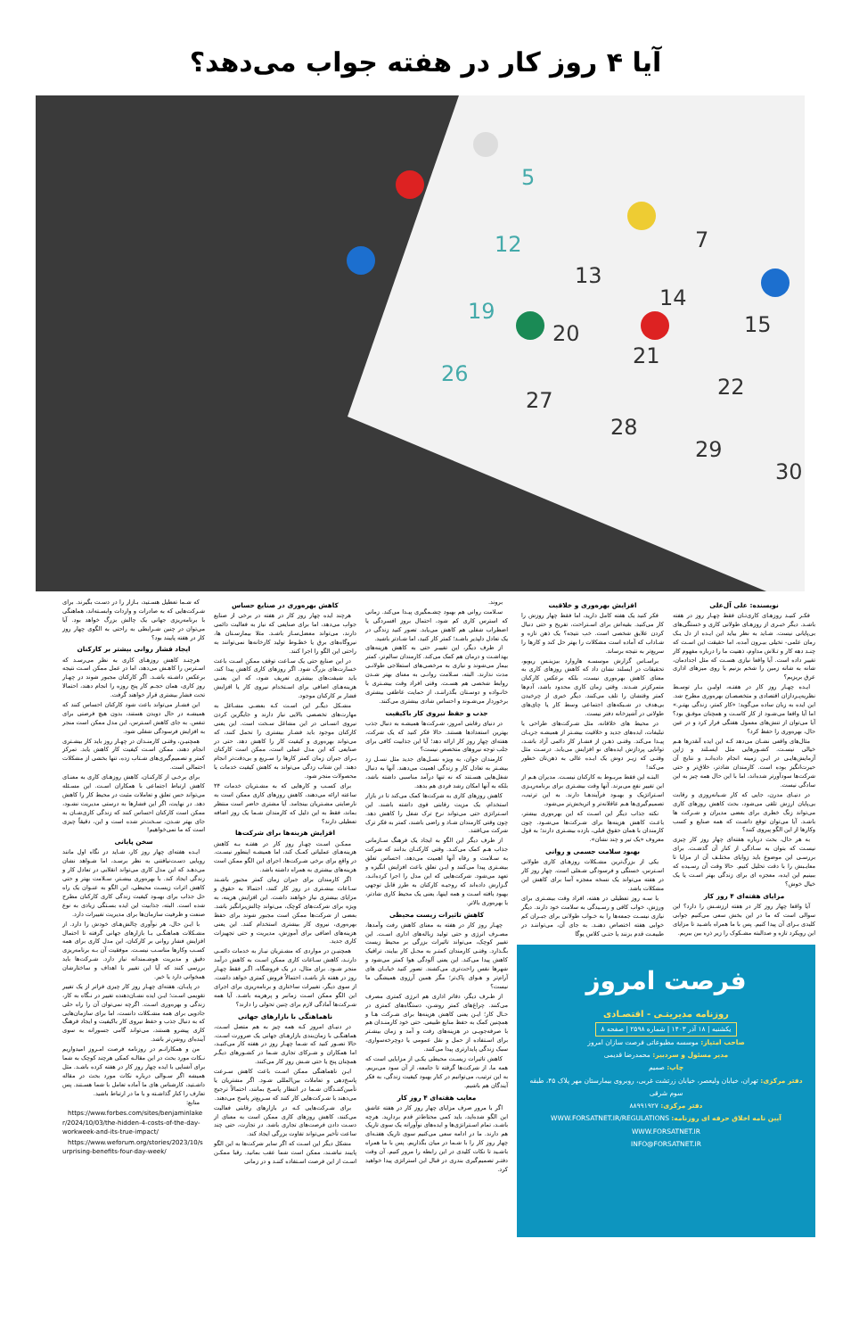آیا ۴ روز کار در هفته جواب می‌دهد؟
5
7
12
13
14
15
19
20
21
22
26
27
28
29
30
نویسنده: علی آل‌علی
فکـر کنیـد روزهـای کاری‌تـان فقط چهـار روز در هفته باشـد. دیگر خبـری از روزهـای طولانی کاری و خستگی‌های بی‌پایانی نیست. شـاید به نظر بیاید این ایـده از دل یـک رمان علمی- تخیلی بیـرون آمده، اما حقیقت این اسـت که چنـد دهه کار و تـلاش مداوم، ذهنیت ما را درباره مفهوم کار تغییر داده است. آیا واقعا نیازی هسـت که مثل اجدادمان، شانه به شانه زمین را شخم بزنیم یا روی میزهای اداری عرق بریزیم؟
ایـده چهـار روز کار در هفتـه، اولیـن بـار توسـط نظریه‌پـردازان اقتصادی و متخصصـان بهره‌وری مطرح شد. این ایده به زبان ساده می‌گوید: «کار کمتر، زندگی بهتـر.» اما آیا واقعا می‌شـود از کار کاسـت و همچنان موفـق بود؟ آیا می‌توان از تنش‌های معمول هفتگی فرار کرد و در عین حال، بهره‌وری را حفظ کرد؟
مثال‌های واقعی نشـان می‌دهد کـه این ایده آنقدرها هـم خیالی نیسـت. کشـورهایی مثل ایسـلند و ژاپن آزمایش‌هایـی در ایـن زمینه انجام داده‌انـد و نتایج آن حیرت‌انگیز بوده است. کارمندان شادتر، خلاق‌تر و حتی شرکت‌ها سودآورتر شده‌اند، اما با این حال همه چیز به این سادگی نیست.
در دنیـای مدرن، جایی که کار شـبانه‌روزی و رقابت بی‌پایان ارزش تلقی می‌شود، بحث کاهش روزهای کاری می‌تواند زنگ خطری برای بعضی مدیران و شـرکت ها باشـد. آیا می‌توان توقع داشـت که همه صنایع و کسب وکارها از این الگو پیروی کنند؟
به هر حال، بحث درباره هفته‌ای چهار روز کار چیزی نیسـت که بتوان به سـادگی از کنار آن گذشـت. برای بررسـی این موضوع باید زوایای مختلـف آن از مزایا تا معایـبش را با دقت تحلیل کنیم. حالا وقت آن رسـیده که ببینیم این ایده، معجزه ای برای زندگی بهتر اسـت یا یک خیال خوش؟
مزایای هفته‌ای ۴ روز کار
آیا واقعا چهار روز کار در هفته ارزشـش را دارد؟ این سوالی است که ما در این بخش سعی می‌کنیم جوابی کلیدی بـرای آن پیدا کنیم. پس با ما همراه باشـید تا مزایای این رویکرد تازه و صدالبته مشـکوک را زیر ذره بین ببریم.
افزایش بهره‌وری و خلاقیت
فکر کنید یک هفته کامل دارید، اما فقط چهار روزش را کار می‌کنید. بقیه‌اش برای اسـتراحت، تفریح و حتی دنبال کردن علایق شخصی است. خب نتیجه؟ یک ذهن تازه و شـاداب که آماده است مشکلات را بهتر حل کند و کارها را سریع‌تر به نتیجه برساند.
براسـاس گزارش موسسـه هاروارد بیزینـس ریویو، تحقیقات در ایسلند نشان داد که کاهش روزهای کاری به معنای کاهش بهره‌وری نیست، بلکه برعکس کارکنان متمرکزتر شـدند. وقتی زمان کاری محدود باشد، آدم‌ها کمتر وقتشان را تلف می‌کنند. دیگر خبری از چرخیدن بی‌هدف در شـبکه‌های اجتماعی وسط کار یا چای‌های طولانی در آشپزخانه دفتر نیست.
در محیط های خلاقانه، مثل شـرکت‌های طراحی یا تبلیغات، ایده‌های جدید و خلاقیت بیشـتر از همیشـه جریـان پیـدا می‌کند. وقتـی ذهـن از فشـار کار دائمی آزاد باشـد، توانایی پردازش ایده‌های نو افزایش می‌یابد. درسـت مثل وقتـی که زیـر دوش یک ایـده عالی به ذهن‌تان خطور می‌کند!
البتـه این فقط مربـوط به کارکنان نیسـت. مدیران هـم از این تغییر نفع می‌برند. آنها وقت بیشـتری برای برنامه‌ریـزی اسـتراتژیک و بهبـود فرآیندهـا دارند. به این ترتیب، تصمیم‌گیری‌ها هـم عاقلانه‌تر و اثربخش‌تر می‌شود.
نکته جذاب دیگر این اسـت که این بهره‌وری بیشتر، باعـث کاهش هزینه‌ها برای شـرکت‌ها می‌شـود. چون کارمندان با همان حقوق قبلی، بازده بیشـتری دارند؛ به قول معروف «یک تیر و چند نشان».
بهبود سلامت جسمی و روانی
یکی از بزرگ‌ترین مشـکلات روزهـای کاری طولانی اسـترس، خستگی و فرسودگی شـغلی است. چهار روز کار در هفته می‌تواند یک نسخه معجزه آسا برای کاهش این مشکلات باشد.
با سـه روز تعطیلی در هفته، افراد وقت بیشـتری برای ورزش، خواب کافی و رسـیدگی به سلامت خود دارند. دیگر نیازی نیسـت جمعه‌ها را به خـواب طولانی برای جبـران کم خوابی هفته اختصاص دهنـد. به جای آن، می‌تواننـد در طبیعـت قدم بزنند یا حتـی کلاس یوگا
فرصت امروز
روزنامه مدیریتـی - اقتصـادی
یکشنبه | ۱۸ آذر ۱۴۰۳ | شماره ۲۵۹۸ | صفحه ۸
صاحب امتیاز: موسسه مطبوعاتی فرصت سازان امروز
مدیر مسئول و سردبیر: محمدرضا قدیمی
چاپ: صمیم
دفتر مرکزی: تهران، خیابان ولیعصر، خیابان زرتشت غربی، روبروی بیمارستان مهر پلاک ۴۵، طبقه سوم شرقی
دفتر مرکزی: ۸۸۹۹۱۹۲۷
آیین نامه اخلاق حرفه ای روزنامه: WWW.FORSATNET.IR/REGULATIONS
WWW.FORSATNET.IR
INFO@FORSATNET.IR
بروند.
سـلامت روانی هم بهبود چشـمگیری پیـدا می‌کند. زمانی که استرس کاری کم شود، احتمال بروز افسردگی یا اضطراب شغلی هم کاهش می‌یابد. تصور کنید زندگی در یک تعادل دلپذیر باشـد؛ کمتر کار کنید، اما شـادتر باشید.
از طرف دیگر، این تغییـر حتی به کاهش هزینه‌های بهداشـت و درمان هم کمک می‌کند. کارمندان سالم‌تر، کمتر بیمار می‌شوند و نیازی به مرخصی‌های استعلاجی طولانـی مدت ندارند. البته، سـلامت روانـی به معنای بهتر شـدن روابط شخصی هم هسـت. وقتی افراد وقت بیشـتری با خانـواده و دوسـتان بگذراننـد، از حمایت عاطفی بیشتری برخوردار می‌شـوند و احساس شادی بیشتری می‌کنند.
جذب و حفظ نیروی کار باکیفیت
در دنیای رقابتی امروز، شـرکت‌ها همیشـه به دنبال جذب بهترین استعدادها هستند. حالا فکر کنید که یک شرکت، هفته‌ای چهار روز کار ارائه دهد؛ آیا این جذابیت کافی برای جلب توجه نیروهای متخصص نیست؟
کارمندان جوان، به ویژه نسـل‌های جدید مثل نسـل زد بیشـتر به تعادل کار و زندگی اهمیت می‌دهند. آنها به دنبال شغل‌هایی هسـتند که نه تنها درآمد مناسبی داشته باشد، بلکه به آنها امکان رشد فردی هم بدهد.
کاهش روزهای کاری به شرکت‌ها کمک می‌کند تا در بازار استخدام، یک مزیت رقابتی قوی داشته باشند. این اسـتراتژی حتی می‌تواند نرخ ترک شغل را کاهش دهد. چون وقتی کارمندان شـاد و راضی باشند، کمتر به فکر ترک شرکت می‌افتند.
از طرف دیگر این الگو به ایجاد یک فرهنگ سـازمانی جذاب هـم کمک می‌کنـد. وقتی کارکنـان بدانند که شرکت به سـلامت و رفاه آنها اهمیت می‌دهد، احساس تعلق بیشـتری پیدا می‌کنند و ایـن تعلق باعث افزایش انگیزه و تعهد می‌شود. شرکت‌هایی که این مدل را اجرا کرده‌انـد، گـزارش داده‌اند که روحیـه کارکنان به طرز قابل توجهی بهبود یافته اسـت و همه اینها، یعنی یک محیط کاری شادتر، با بهره‌وری بالاتر.
کاهش تاثیرات زیست محیطی
چهـار روز کار در هفته به معنای کاهش رفت وآمدها، مصـرف انرژی و حتی تولید زباله‌های اداری اسـت. این تغییر کوچک، می‌تواند تاثیرات بزرگی بر محیط زیست بگـذارد. وقتـی کارمندان کمتـر به محـل کار بیایند، ترافیک کاهش پیدا می‌کند. این یعنی آلودگی هوا کمتر می‌شود و شهرها نفس راحت‌تری می‌کشند. تصور کنید خیابـان های آرام‌تر و هـوای پاک‌تر؛ مگر همین آرزوی همیشگی ما نیست؟
از طـرف دیگر، دفاتر اداری هم انرژی کمتری مصرف می‌کنند. چراغ‌های کمتر روشـن، دستگاه‌های کمتری در حـال کار؛ ایـن یعنی کاهش هزینه‌ها برای شـرکت هـا و همچنین کمک به حفظ منابع طبیعی. حتی خود کارمنـدان هم با صرفه‌جویـی در هزینه‌های رفت و آمد و زمان بیشـتر برای اسـتفاده از حمل و نقل عمومی یا دوچرخه‌سواری، سبک زندگی پایدارتری پیدا می‌کنند.
کاهش تاثیرات زیسـت محیطی یکـی از مزایایی است که همه ما، از شرکت‌ها گرفته تا جامعه، از آن سود می‌بریم. به این ترتیب، می‌توانیم در کنار بهبود کیفیت زندگی، به فکر آیندگان هم باشیم.
معایب هفته‌ای ۴ روز کار
اگر با مرور صرف مزایای چهار روز کار در هفته عاشق این الگو شده‌اید، باید کمی محتاط‌تر قدم بردارید. هرچه باشـد، تمام اسـتراتژی‌ها و ایده‌های نوآورانه یک سوی تاریک هم دارند. ما در ادامه سعی می‌کنیم سوی تاریک هفتـه‌ای چهار روز کار را با شـما در میان بگذاریم. پس با ما همراه باشـید تا نکات کلیدی در این رابطه را مرور کنیم. آن وقت دفتـر تصمیم‌گیری بندری در قبال این استراتژی پیدا خواهید کرد.
کاهش بهره‌وری در صنایع حساس
هرچند ایده چهار روز کار در هفته در برخی از صنایع جواب می‌دهد، اما برای صنایعی که نیاز به فعالیت دائمی دارند، می‌تواند معضل‌سـاز باشـد. مثلا بیمارسـتان ها، نیروگاه‌های برق یا خطـوط تولید کارخانه‌ها نمی‌توانند به راحتی این الگو را اجرا کنند.
در این صنایع حتی یک سـاعت توقف ممکن اسـت باعث خسارت‌های بزرگ شود. اگر روزهای کاری کاهش پیدا کند، باید شیفت‌های بیشتری تعریف شود، که این یعنـی هزینه‌هـای اضافی برای اسـتخدام نیروی کار یا افزایش فشار بر کارکنان موجود.
مشـکل دیگـر این اسـت کـه بعضـی مشـاغل به مهارت‌های تخصصی بالایی نیاز دارند و جایگزین کردن نیروی انسـانی در این مشاغل سـخت است. این یعنی کارکنان موجود باید فشـار بیشتری را تحمل کنند، که می‌تواند بهره‌وری و کیفیت کار را کاهش دهد. حتی در صنایعی که این مدل عملی است، ممکن است کارکنان بـرای جبران زمان کمتر کارها را سـریع و بی‌دقت‌تر انجام دهند. این شتاب زدگی می‌تواند به کاهش کیفیت خدمات یا محصولات منجر شود.
برای کسـب و کارهایی که به مشـتریان خدمات ۲۴ ساعته ارائه می‌دهند، کاهش روزهای کاری ممکن است به نارضایتی مشـتریان بینجامد. آیا مشتری حاضر است منتظر بماند، فقط به این دلیل که کارمندان شـما یک روز اضافه تعطیلی دارند؟
افزایش هزینه‌ها برای شرکت‌ها
ممکـن اسـت چهـار روز کار در هفتـه بـه کاهش هزینه‌هـای عملیاتی کمـک کند، اما همیشـه اینطور نیسـت. در واقع برای برخی شـرکت‌ها، اجرای این الگو ممکن است هزینه‌های بیشتری به همراه داشته باشد.
اگر کارمندان برای جبران زمان کمتر مجبور باشـند سـاعات بیشـتری در روز کار کنند، احتمالا به حقوق و مزایای بیشتری نیاز خواهند داشت. این افزایش هزینه، به ویژه برای شرکت‌های کوچک، می‌تواند چالش‌برانگیز باشد. بعضی از شرکت‌ها ممکن است مجبور شوند برای حفظ بهره‌وری، نیروی کار بیشتری استخدام کنند. این یعنی هزینه‌های اضافی برای آموزش، مدیریت و حتی تجهیزات کاری جدید.
همچنیـن در مواردی که مشـتریان نیـاز به خدمات دائمـی دارنـد، کاهش سـاعات کاری ممکن اسـت به کاهش درآمد منجر شـود. برای مثال، در یک فروشگاه، اگـر فقط چهـار روز در هفته باز باشـد، احتمالاً فروش کمتری خواهد داشت. از سوی دیگر، تغییرات ساختاری و برنامه‌ریزی برای اجرای این الگو ممکن اسـت زمانبر و پرهزینه باشـد. آیا همه شـرکت‌ها آمادگی لازم برای چنین تحولی را دارند؟
ناهماهنگی با بازارهای جهانی
در دنیـای امروز کـه همه چیز به هم متصل اسـت، هماهنگـی با زمان‌بندی بازارهـای جهانی یک ضرورت اسـت. حالا تصـور کنید که شـما چهـار روز در هفته کار می‌کنیـد، اما همکاران و شـرکای تجاری شـما در کشـورهای دیگـر همچنان پنج یا حتی شـش روز کار می‌کنند.
ایـن ناهماهنگی ممکن اسـت باعث کاهش سـرعت پاسخ‌دهی و تعاملات بین‌المللی شـود. اگر مشتریان یا تأمین‌کننـدگان شـما در انتظار پاسـخ بمانند، احتمالاً ترجیح می‌دهند با شـرکت‌هایی کار کنند که سـریع‌تر پاسخ می‌دهند.
برای شـرکت‌هایی کـه در بازارهای رقابتی فعالیت می‌کنند، کاهش روزهای کاری ممکن است به معنای از دسـت دادن فرصت‌های تجاری باشد. در تجارت، حتی چند ساعت تأخیر می‌تواند تفاوت بزرگی ایجاد کند.
مشکل دیگر این اسـت که اگر سایر شرکت‌ها به این الگو پایبند نباشـند، ممکن است شما عقب بمانید. رقبا ممکـن اسـت از این فرصت اسـتفاده کننـد و در زمانی
که شـما تعطیل هسـتید، بـازار را در دسـت بگیرند. برای شـرکت‌هایی که به صادرات و واردات وابسـته‌اند، هماهنگی با برنامه‌ریزی جهانی یک چالش بزرگ خواهد بود. آیا می‌توان در چنین شـرایطی به راحتی به الگوی چهار روز کار در هفته پایبند بود؟
ایجاد فشار روانی بیشتر بر کارکنان
هرچنـد کاهش روزهـای کاری به نظر می‌رسـد که اسـترس را کاهـش می‌دهد، اما در عمل ممکن اسـت نتیجه برعکس داشـته باشـد. اگر کارکنان مجبور شوند در چهـار روز کاری، همان حجـم کار پنج روزه را انجام دهند، احتمالا تحت فشار بیشتری قرار خواهند گرفت.
این فشـار می‌تواند باعث شود کارکنان احساس کنند که همیشـه در حال دویدن هستند، بدون هیچ فرصتی برای تنفس. به جای کاهش اسـترس، این مدل ممکن است منجر به افزایش فرسودگی شغلی شود.
همچنیـن، وقتـی کارمنـدان در چهـار روز باید کار بیشـتری انجام دهند، ممکن اسـت کیفیت کار کاهش یابد. تمرکز کمتر و تصمیم‌گیری‌های شـتاب زده، تنها بخشی از مشکلات احتمالی است.
برای برخـی از کارکنـان، کاهش روزهـای کاری به معنـای کاهش ارتباط اجتماعی با همکاران اسـت. این مسـئله می‌تواند حس تعلق و تعاملات مثبت در محیط کار را کاهش دهد. در نهایت، اگر این فشارها به درستی مدیریت نشـود، ممکن است کارکنان احساس کنند که زندگی کاری‌شـان به جای بهتر شـدن، سـخت‌تر شده است و این، دقیقاً چیزی است که ما نمی‌خواهیم!
سخن پایانی
ایـده هفته‌ای چهار روز کار، شـاید در نگاه اول مانند رویایی دسـت‌نیافتنی به نظر برسـد، اما شـواهد نشان می‌دهـد که این مدل کاری می‌تواند انقلابی در تعادل کار و زندگی ایجاد کند. با بهره‌وری بیشـتر، سـلامت بهتر و حتی کاهش اثرات زیسـت محیطی، این الگو به عنـوان یک راه حل جذاب برای بهبـود کیفیت زندگی کاری کارکنان مطرح شده است. البته، جذابیت این ایده بسـتگی زیادی به نوع صنعت و ظرفیت سازمان‌ها برای مدیریت تغییرات دارد.
با ایـن حال، هر نوآوری چالش‌هـای خودش را دارد. از مشـکلات هماهنگـی بـا بازارهای جهانی گرفته تا احتمال افزایش فشار روانی بر کارکنان، این مدل کاری برای همه کسـب وکارها مناسـب نیسـت. موفقیت آن بـه برنامه‌ریزی دقیق و مدیریت هوشـمندانه نیاز دارد. شـرکت‌ها باید بررسی کنند که آیا این تغییر با اهداف و ساختارشان همخوانی دارد یا خیر.
در پایـان، هفته‌ای چهـار روز کار چیزی فراتر از یک تغییر تقویمی اسـت؛ ایـن ایده نشـان‌دهنده تغییر در نـگاه به کار، زندگی و بهره‌وری اسـت. اگرچه نمی‌توان آن را راه حلی جادویی برای همه مشـکلات دانست، اما برای سازمان‌هایی که به دنبال جذب و حفظ نیروی کار باکیفیت و ایجاد فرهنگ کاری پیشرو هستند، می‌تواند گامی جسورانه به سوی آینده‌ای روشن‌تر باشد.
من و همکارانـم در روزنامه فرصت امـروز امیدواریم نـکات مورد بحث در این مقالـه کمکی هرچند کوچک به شما برای آشنایی با ایده چهار روز کار در هفته کرده باشـد. مثل همیشه اگر سـوالی درباره نکات مورد بحث در مقاله داشـتید، کارشناس های ما آماده تعامل با شما هسـتند. پس تعارف را کنار گذاشـته و با ما در ارتباط باشید.
منابع:
https://www.forbes.com/sites/benjaminlaker/2024/10/03/the-hidden-4-costs-of-the-day-workweek-and-its-true-impact/
https://www.weforum.org/stories/2023/10/surprising-benefits-four-day-week/